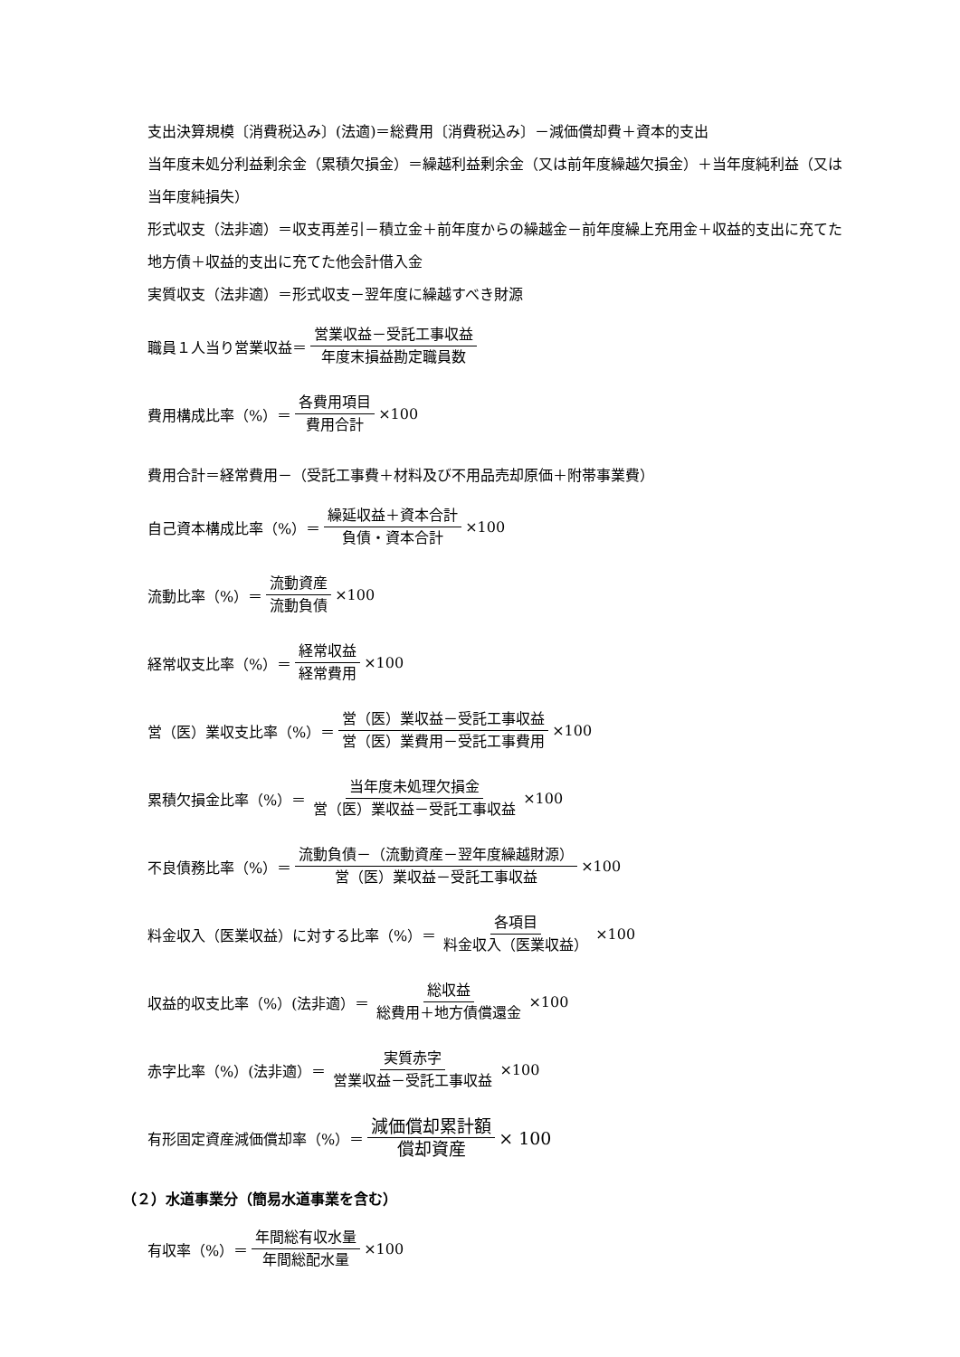支出決算規模〔消費税込み〕(法適)＝総費用〔消費税込み〕－減価償却費＋資本的支出
当年度未処分利益剰余金（累積欠損金）＝繰越利益剰余金（又は前年度繰越欠損金）＋当年度純利益（又は当年度純損失）
形式収支（法非適）＝収支再差引－積立金＋前年度からの繰越金－前年度繰上充用金＋収益的支出に充てた地方債＋収益的支出に充てた他会計借入金
実質収支（法非適）＝形式収支－翌年度に繰越すべき財源
職員１人当り営業収益＝ 営業収益－受託工事収益 年度末損益勘定職員数
費用構成比率（%）＝ 各費用項目 費用合計 ×100
費用合計＝経常費用－（受託工事費＋材料及び不用品売却原価＋附帯事業費）
自己資本構成比率（%）＝ 繰延収益＋資本合計 負債・資本合計 ×100
流動比率（%）＝ 流動資産 流動負債 ×100
経常収支比率（%）＝ 経常収益 経常費用 ×100
営（医）業収支比率（%）＝ 営（医）業収益－受託工事収益 営（医）業費用－受託工事費用 ×100
累積欠損金比率（%）＝ 当年度未処理欠損金 営（医）業収益－受託工事収益 ×100
不良債務比率（%）＝ 流動負債－（流動資産－翌年度繰越財源） 営（医）業収益－受託工事収益 ×100
料金収入（医業収益）に対する比率（%）＝ 各項目 料金収入（医業収益） ×100
収益的収支比率（%）(法非適）＝ 総収益 総費用＋地方債償還金 ×100
赤字比率（%）(法非適）＝ 実質赤字 営業収益－受託工事収益 ×100
有形固定資産減価償却率（%）＝ 減価償却累計額 償却資産 × 100
（２）水道事業分（簡易水道事業を含む）
有収率（%）＝ 年間総有収水量 年間総配水量 ×100